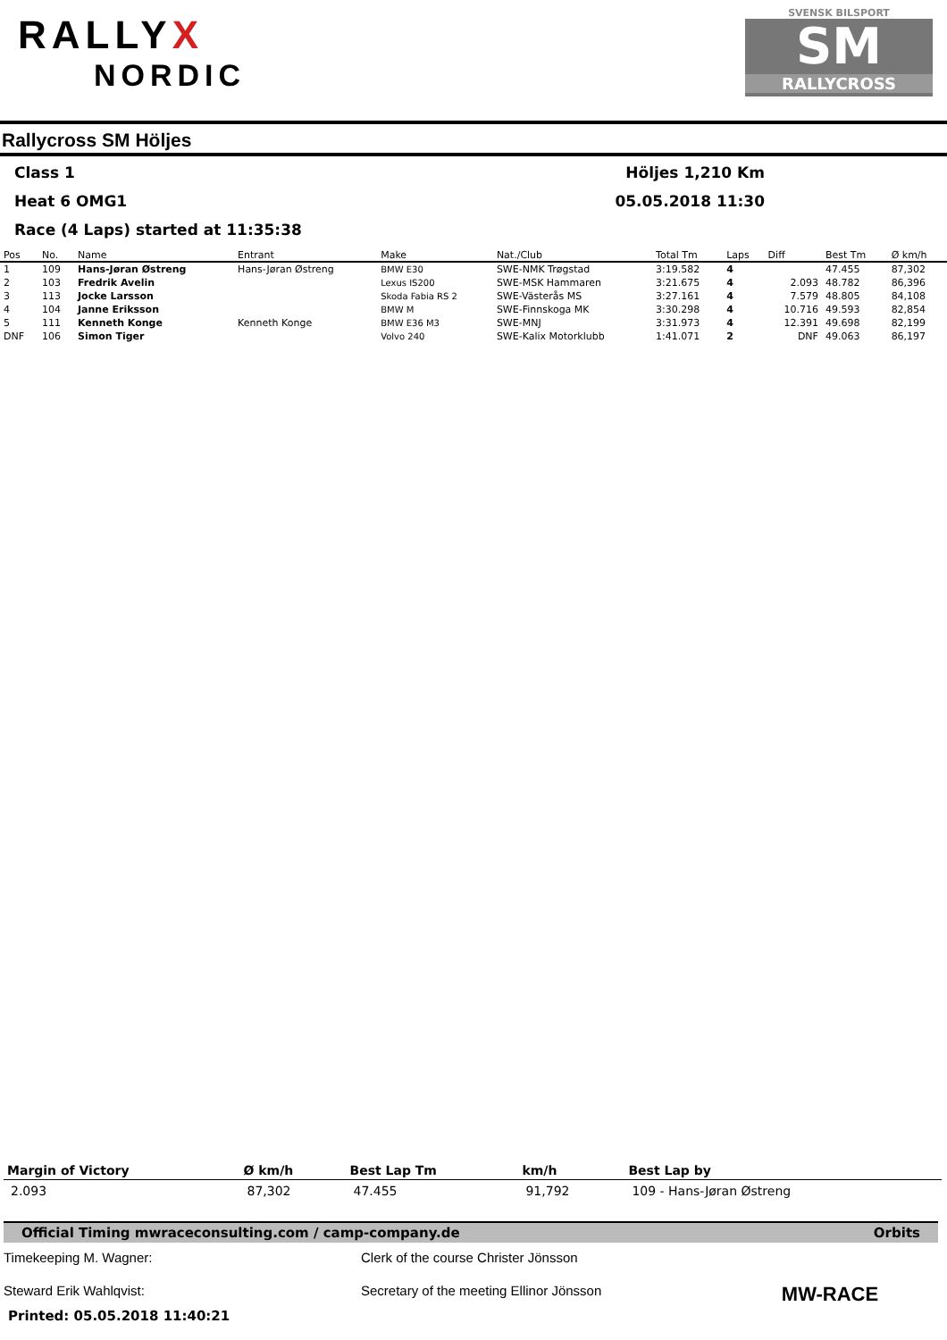RALLYX
NORDIC
SVENSK BILSPORT
SM
RALLYCROSS
Rallycross SM Höljes
Class 1
Höljes 1,210 Km
Heat 6 OMG1
05.05.2018 11:30
Race (4 Laps) started at 11:35:38
| Pos | No. | Name | Entrant | Make | Nat./Club | Total Tm | Laps | Diff | Best Tm | Ø km/h |
| --- | --- | --- | --- | --- | --- | --- | --- | --- | --- | --- |
| 1 | 109 | Hans-Jøran Østreng | Hans-Jøran Østreng | BMW E30 | SWE-NMK Trøgstad | 3:19.582 | 4 | | 47.455 | 87,302 |
| 2 | 103 | Fredrik Avelin | | Lexus IS200 | SWE-MSK Hammaren | 3:21.675 | 4 | 2.093 | 48.782 | 86,396 |
| 3 | 113 | Jocke Larsson | | Skoda Fabia RS 2 | SWE-Västerås MS | 3:27.161 | 4 | 7.579 | 48.805 | 84,108 |
| 4 | 104 | Janne Eriksson | | BMW M | SWE-Finnskoga MK | 3:30.298 | 4 | 10.716 | 49.593 | 82,854 |
| 5 | 111 | Kenneth Konge | Kenneth Konge | BMW E36 M3 | SWE-MNJ | 3:31.973 | 4 | 12.391 | 49.698 | 82,199 |
| DNF | 106 | Simon Tiger | | Volvo 240 | SWE-Kalix Motorklubb | 1:41.071 | 2 | DNF | 49.063 | 86,197 |
| Margin of Victory | Ø km/h | Best Lap Tm | km/h | Best Lap by |
| --- | --- | --- | --- | --- |
| 2.093 | 87,302 | 47.455 | 91,792 | 109 - Hans-Jøran Østreng |
Official Timing mwraceconsulting.com / camp-company.de Orbits
Timekeeping M. Wagner:
Clerk of the course Christer Jönsson
Steward Erik Wahlqvist:
Secretary of the meeting Ellinor Jönsson
MW-RACE
Printed: 05.05.2018 11:40:21